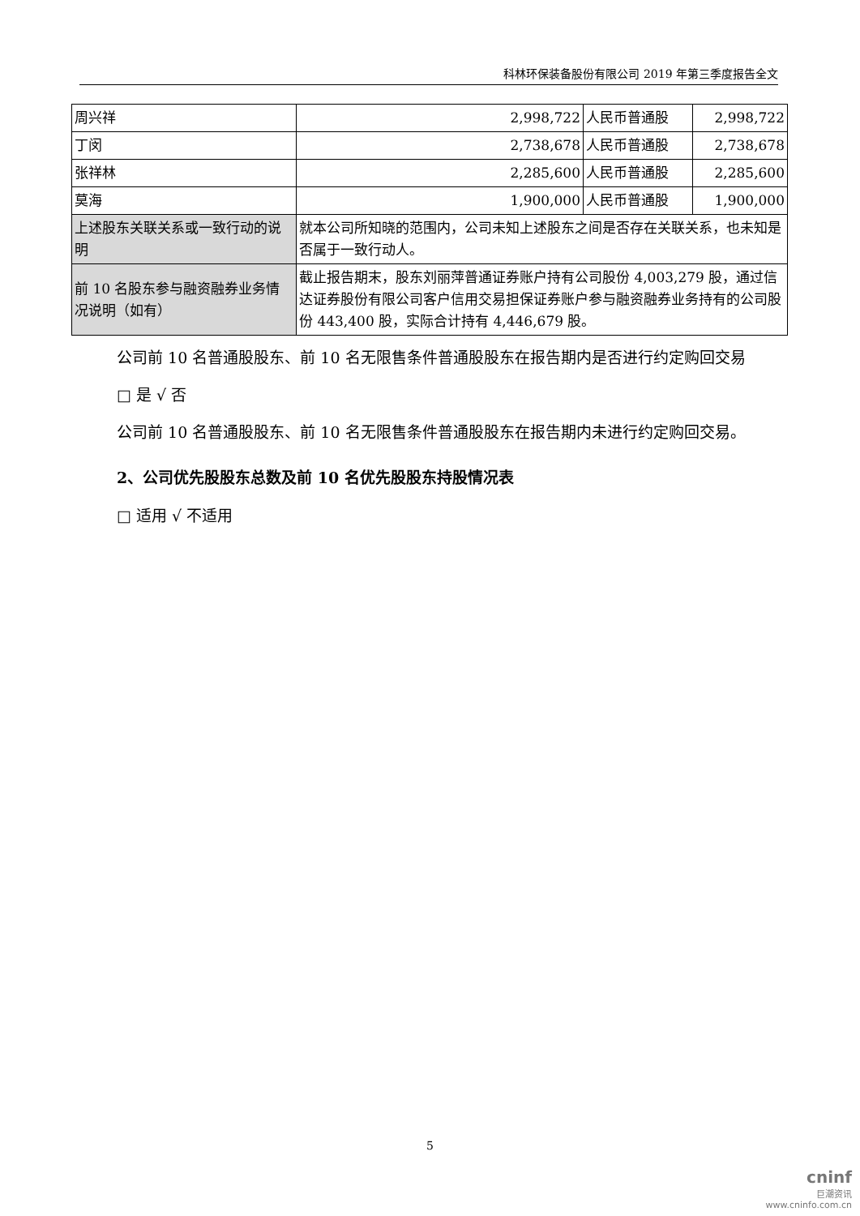科林环保装备股份有限公司 2019 年第三季度报告全文
| 周兴祥 | 2,998,722 | 人民币普通股 | 2,998,722 |
| 丁闵 | 2,738,678 | 人民币普通股 | 2,738,678 |
| 张祥林 | 2,285,600 | 人民币普通股 | 2,285,600 |
| 莫海 | 1,900,000 | 人民币普通股 | 1,900,000 |
| 上述股东关联关系或一致行动的说明 | 就本公司所知晓的范围内，公司未知上述股东之间是否存在关联关系，也未知是否属于一致行动人。 | | |
| 前 10 名股东参与融资融券业务情况说明（如有） | 截止报告期末，股东刘丽萍普通证券账户持有公司股份 4,003,279 股，通过信达证券股份有限公司客户信用交易担保证券账户参与融资融券业务持有的公司股份 443,400 股，实际合计持有 4,446,679 股。 | | |
公司前 10 名普通股股东、前 10 名无限售条件普通股股东在报告期内是否进行约定购回交易
□ 是 √ 否
公司前 10 名普通股股东、前 10 名无限售条件普通股股东在报告期内未进行约定购回交易。
2、公司优先股股东总数及前 10 名优先股股东持股情况表
□ 适用 √ 不适用
5
cninf
巨潮资讯
www.cninfo.com.cn